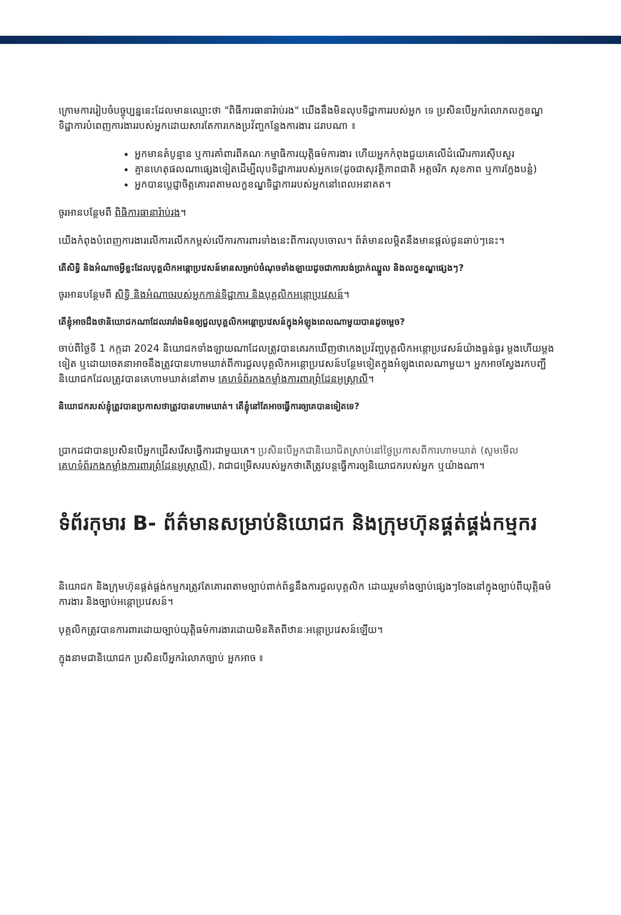ក្រោមការរៀបចំបច្ចុប្បន្ននេះដែលមានឈ្មោះថា "ពិធីការធានារ៉ាប់រង" យើងនឹងមិនលុបទិដ្ឋាការរបស់អ្នក ទេ ប្រសិនបើអ្នករំលោភលក្ខខណ្ឌទិដ្ឋាការបំពេញការងាររបស់អ្នកដោយសារតែការកេងប្រវ័ញ្ចកន្លែងការងារ ដរាបណា ៖
អ្នកមានតំបូន្មាន ឬការគាំពារពីគណៈកម្មាធិការយុត្តិធម៌ការងារ ហើយអ្នកកំពុងជួយគេលើដំណើរការស៊ើបសួរ
គ្មានហេតុផលណាផ្សេងទៀតដើម្បីលុបទិដ្ឋាការរបស់អ្នកទេ(ដូចជាសុវត្ថិភាពជាតិ អត្តចរិក សុខភាព ឬការក្លែងបន្លំ)
អ្នកបានប្តេជ្ញាចិត្តគោរពតាមលក្ខខណ្ឌទិដ្ឋាការរបស់អ្នកនៅពេលអនាគត។
ចូរអានបន្ថែមពី ពិធិការធានារ៉ាប់រង។
យើងកំពុងបំពេញការងារលើការលើកកម្ពស់លើការការពារទាំងនេះពីការលុបចោល។ ព័ត៌មានលម្អិតនឹងមានផ្តល់ជូនឆាប់ៗនេះ។
តើសិទ្ធិ និងអំណាចអ្វីខ្លះដែលបុគ្គលិកអន្តោប្រវេសន៍មានសម្រាប់ចំណុចទាំងឡាយដូចជាការបង់ប្រាក់ឈ្នួល និងលក្ខខណ្ឌផ្សេងៗ?
ចូរអានបន្ថែមពី សិទ្ធិ និងអំណាចរបស់អ្នកកាន់ទិដ្ឋាការ និងបុគ្គលិកអន្តោប្រវេសន៍។
តើខ្ញុំអាចដឹងថានិយោជកណាដែលរារាំងមិនឲ្យជួលបុគ្គលិកអន្តោប្រវេសន៍ក្នុងអំឡុងពេលណាមួយបានដូចម្តេច?
ចាប់ពីថ្ងៃទី 1 កក្កដា 2024 និយោជកទាំងឡាយណាដែលត្រូវបានគេរកឃើញថាកេងប្រវ័ញ្ចបុគ្គលិកអន្តោប្រវេសន៍យ៉ាងធ្ងន់ធ្ងរ ម្តងហើយម្តងទៀត ឬដោយចេតនាអាចនឹងត្រូវបានហាមឃាត់ពីការជួលបុគ្គលិកអន្តោប្រវេសន៍បន្ថែមទៀតក្នុងអំឡុងពេលណាមួយ។ អ្នកអាចស្វែងរកបញ្ជីនិយោជកដែលត្រូវបានគេហាមឃាត់នៅតាម គេហទំព័រកងកម្លាំងការពារព្រំដែនអូស្ត្រាលី។
និយោជករបស់ខ្ញុំត្រូវបានប្រកាសថាត្រូវបានហាមឃាត់។ តើខ្ញុំនៅតែអាចធ្វើការឲ្យគេបានទៀតទេ?
ប្រាកដជាបានប្រសិនបើអ្នកជ្រើសរើសធ្វើការជាមួយគេ។ ប្រសិនបើអ្នកជានិយោជិតស្រាប់នៅថ្ងៃប្រកាសពីការហាមឃាត់ (សូមមើល គេហទំព័រកងកម្លាំងការពារព្រំដែនអូស្ត្រាលី), វាជាជម្រើសរបស់អ្នកថាតើត្រូវបន្តធ្វើការឲ្យនិយោជករបស់អ្នក ឬយ៉ាងណា។
ទំព័រកុមារ B- ព័ត៌មានសម្រាប់និយោជក និងក្រុមហ៊ុនផ្គត់ផ្គង់កម្មករ
និយោជក និងក្រុមហ៊ុនផ្គត់ផ្គង់កម្មករត្រូវតែគោរពតាមច្បាប់ពាក់ព័ន្ធនឹងការជួលបុគ្គលិក ដោយរួមទាំងច្បាប់ផ្សេងៗចែងនៅក្នុងច្បាប់ពីយុត្តិធម៌ការងារ និងច្បាប់អន្តោប្រវេសន៍។
បុគ្គលិកត្រូវបានការពារដោយច្បាប់យុត្តិធម៌ការងារដោយមិនគិតពីឋានៈអន្តោប្រវេសន៍ឡើយ។
ក្នុងនាមជានិយោជក ប្រសិនបើអ្នករំលោភច្បាប់ អ្នកអាច ៖